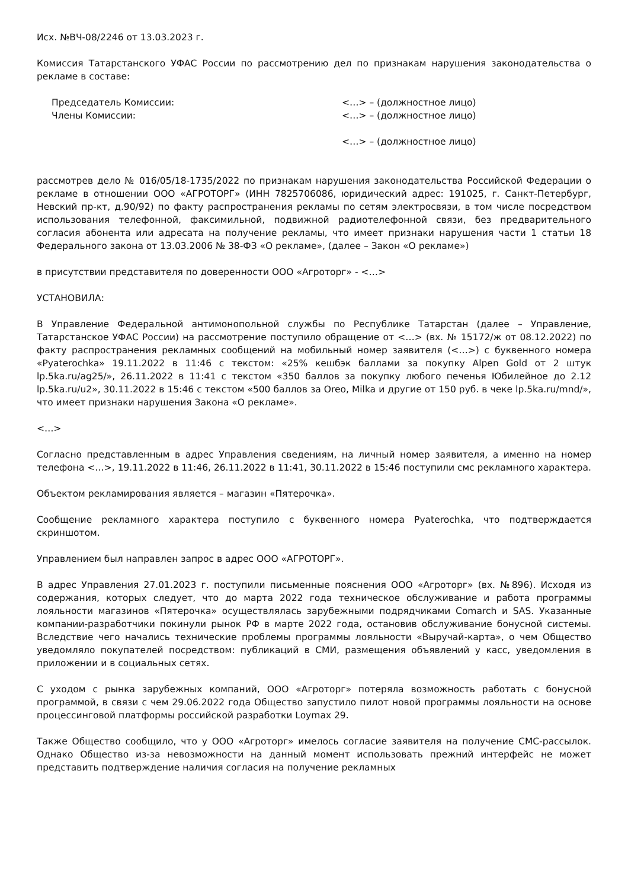Исх. №ВЧ-08/2246 от 13.03.2023 г.
Комиссия Татарстанского УФАС России по рассмотрению дел по признакам нарушения законодательства о рекламе в составе:
Председатель Комиссии: <…> – (должностное лицо)
Члены Комиссии: <…> – (должностное лицо)
<…> – (должностное лицо)
рассмотрев дело № 016/05/18-1735/2022 по признакам нарушения законодательства Российской Федерации о рекламе в отношении ООО «АГРОТОРГ» (ИНН 7825706086, юридический адрес: 191025, г. Санкт-Петербург, Невский пр-кт, д.90/92) по факту распространения рекламы по сетям электросвязи, в том числе посредством использования телефонной, факсимильной, подвижной радиотелефонной связи, без предварительного согласия абонента или адресата на получение рекламы, что имеет признаки нарушения части 1 статьи 18 Федерального закона от 13.03.2006 № 38-ФЗ «О рекламе», (далее – Закон «О рекламе»)
в присутствии представителя по доверенности ООО «Агроторг» - <…>
УСТАНОВИЛА:
В Управление Федеральной антимонопольной службы по Республике Татарстан (далее – Управление, Татарстанское УФАС России) на рассмотрение поступило обращение от <…> (вх. № 15172/ж от 08.12.2022) по факту распространения рекламных сообщений на мобильный номер заявителя (<…>) с буквенного номера «Pyaterochka» 19.11.2022 в 11:46 с текстом: «25% кешбэк баллами за покупку Alpen Gold от 2 штук lp.5ka.ru/ag25/», 26.11.2022 в 11:41 с текстом «350 баллов за покупку любого печенья Юбилейное до 2.12 lp.5ka.ru/u2», 30.11.2022 в 15:46 с текстом «500 баллов за Oreo, Milka и другие от 150 руб. в чеке lp.5ka.ru/mnd/», что имеет признаки нарушения Закона «О рекламе».
<…>
Согласно представленным в адрес Управления сведениям, на личный номер заявителя, а именно на номер телефона <…>, 19.11.2022 в 11:46, 26.11.2022 в 11:41, 30.11.2022 в 15:46 поступили смс рекламного характера.
Объектом рекламирования является – магазин «Пятерочка».
Сообщение рекламного характера поступило с буквенного номера Pyaterochka, что подтверждается скриншотом.
Управлением был направлен запрос в адрес ООО «АГРОТОРГ».
В адрес Управления 27.01.2023 г. поступили письменные пояснения ООО «Агроторг» (вх. №896). Исходя из содержания, которых следует, что до марта 2022 года техническое обслуживание и работа программы лояльности магазинов «Пятерочка» осуществлялась зарубежными подрядчиками Comarch и SAS. Указанные компании-разработчики покинули рынок РФ в марте 2022 года, остановив обслуживание бонусной системы. Вследствие чего начались технические проблемы программы лояльности «Выручай-карта», о чем Общество уведомляло покупателей посредством: публикаций в СМИ, размещения объявлений у касс, уведомления в приложении и в социальных сетях.
С уходом с рынка зарубежных компаний, ООО «Агроторг» потеряла возможность работать с бонусной программой, в связи с чем 29.06.2022 года Общество запустило пилот новой программы лояльности на основе процессинговой платформы российской разработки Loymax 29.
Также Общество сообщило, что у ООО «Агроторг» имелось согласие заявителя на получение СМС-рассылок. Однако Общество из-за невозможности на данный момент использовать прежний интерфейс не может представить подтверждение наличия согласия на получение рекламных